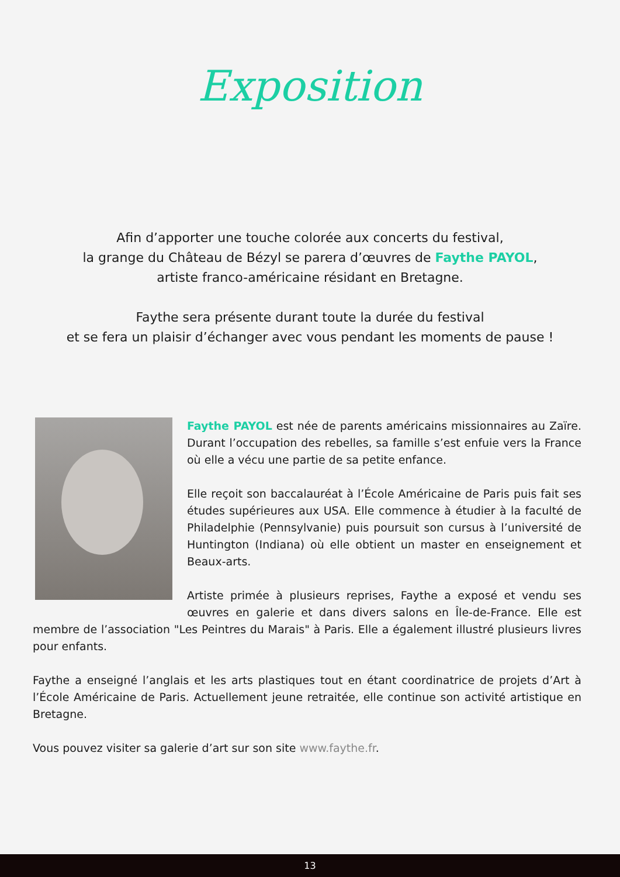Exposition
Afin d’apporter une touche colorée aux concerts du festival,
la grange du Château de Bézyl se parera d’œuvres de Faythe PAYOL,
artiste franco-américaine résidant en Bretagne.
Faythe sera présente durant toute la durée du festival
et se fera un plaisir d’échanger avec vous pendant les moments de pause !
Faythe PAYOL est née de parents américains missionnaires au Zaïre. Durant l’occupation des rebelles, sa famille s’est enfuie vers la France où elle a vécu une partie de sa petite enfance.
Elle reçoit son baccalauréat à l’École Américaine de Paris puis fait ses études supérieures aux USA. Elle commence à étudier à la faculté de Philadelphie (Pennsylvanie) puis poursuit son cursus à l’université de Huntington (Indiana) où elle obtient un master en enseignement et Beaux-arts.
Artiste primée à plusieurs reprises, Faythe a exposé et vendu ses œuvres en galerie et dans divers salons en Île-de-France. Elle est membre de l’association "Les Peintres du Marais" à Paris. Elle a également illustré plusieurs livres pour enfants.
Faythe a enseigné l’anglais et les arts plastiques tout en étant coordinatrice de projets d’Art à l’École Américaine de Paris. Actuellement jeune retraitée, elle continue son activité artistique en Bretagne.
Vous pouvez visiter sa galerie d’art sur son site www.faythe.fr.
13